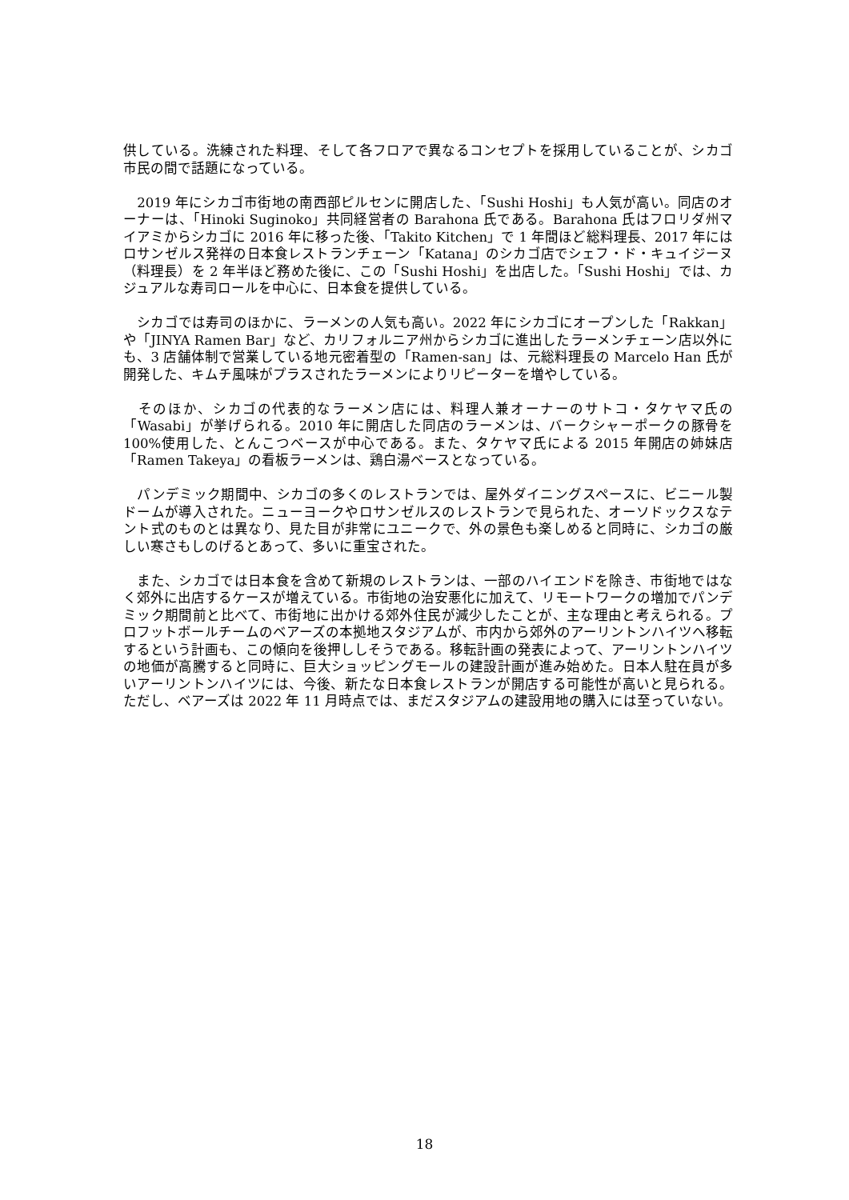供している。洗練された料理、そして各フロアで異なるコンセプトを採用していることが、シカゴ市民の間で話題になっている。
　2019 年にシカゴ市街地の南西部ピルセンに開店した、「Sushi Hoshi」も人気が高い。同店のオーナーは、「Hinoki Suginoko」共同経営者の Barahona 氏である。Barahona 氏はフロリダ州マイアミからシカゴに 2016 年に移った後、「Takito Kitchen」で 1 年間ほど総料理長、2017 年にはロサンゼルス発祥の日本食レストランチェーン「Katana」のシカゴ店でシェフ・ド・キュイジーヌ（料理長）を 2 年半ほど務めた後に、この「Sushi Hoshi」を出店した。「Sushi Hoshi」では、カジュアルな寿司ロールを中心に、日本食を提供している。
　シカゴでは寿司のほかに、ラーメンの人気も高い。2022 年にシカゴにオープンした「Rakkan」や「JINYA Ramen Bar」など、カリフォルニア州からシカゴに進出したラーメンチェーン店以外にも、3 店舗体制で営業している地元密着型の「Ramen-san」は、元総料理長の Marcelo Han 氏が開発した、キムチ風味がプラスされたラーメンによりリピーターを増やしている。
　そのほか、シカゴの代表的なラーメン店には、料理人兼オーナーのサトコ・タケヤマ氏の「Wasabi」が挙げられる。2010 年に開店した同店のラーメンは、バークシャーポークの豚骨を 100%使用した、とんこつベースが中心である。また、タケヤマ氏による 2015 年開店の姉妹店「Ramen Takeya」の看板ラーメンは、鶏白湯ベースとなっている。
　パンデミック期間中、シカゴの多くのレストランでは、屋外ダイニングスペースに、ビニール製ドームが導入された。ニューヨークやロサンゼルスのレストランで見られた、オーソドックスなテント式のものとは異なり、見た目が非常にユニークで、外の景色も楽しめると同時に、シカゴの厳しい寒さもしのげるとあって、多いに重宝された。
　また、シカゴでは日本食を含めて新規のレストランは、一部のハイエンドを除き、市街地ではなく郊外に出店するケースが増えている。市街地の治安悪化に加えて、リモートワークの増加でパンデミック期間前と比べて、市街地に出かける郊外住民が減少したことが、主な理由と考えられる。プロフットボールチームのベアーズの本拠地スタジアムが、市内から郊外のアーリントンハイツへ移転するという計画も、この傾向を後押ししそうである。移転計画の発表によって、アーリントンハイツの地価が高騰すると同時に、巨大ショッピングモールの建設計画が進み始めた。日本人駐在員が多いアーリントンハイツには、今後、新たな日本食レストランが開店する可能性が高いと見られる。ただし、ベアーズは 2022 年 11 月時点では、まだスタジアムの建設用地の購入には至っていない。
18